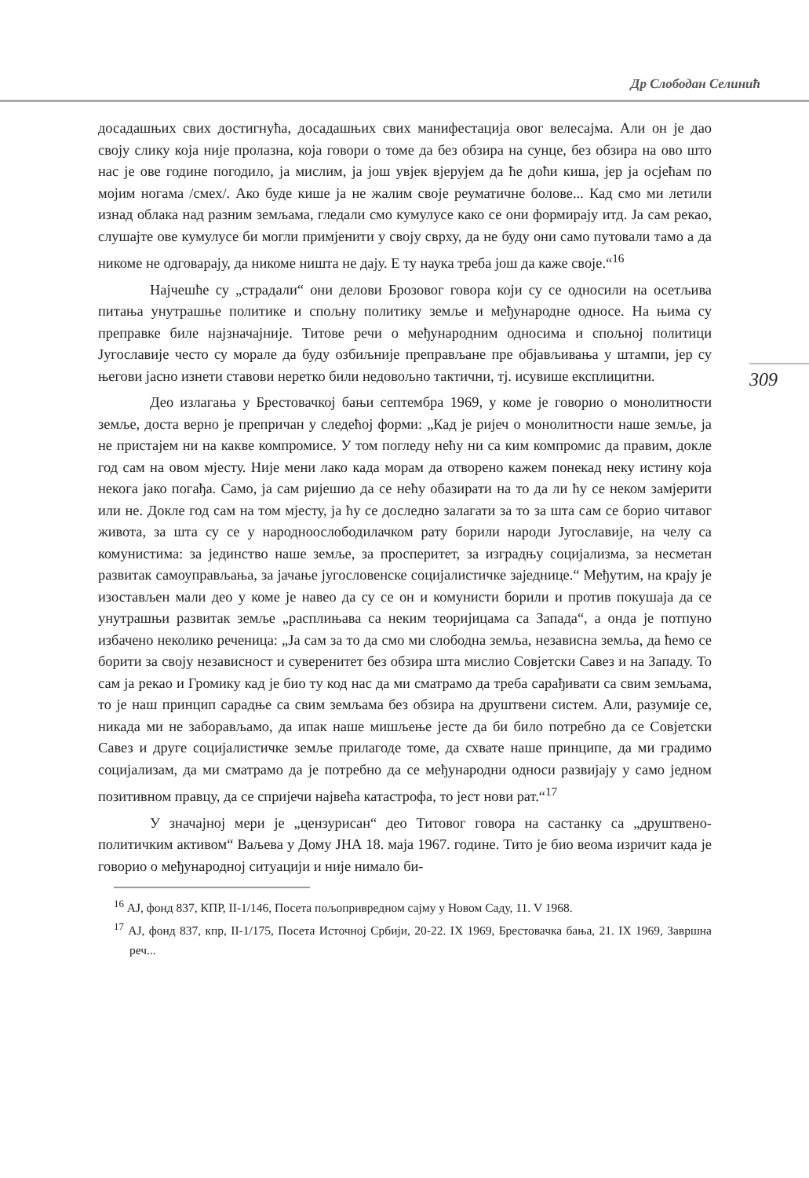Др Слободан Селинић
309
досадашњих свих достигнућа, досадашњих свих манифестација овог велесајма. Али он је дао своју слику која није пролазна, која говори о томе да без обзира на сунце, без обзира на ово што нас је ове године погодило, ја мислим, ја још увјек вјерујем да ће доћи киша, јер ја осјећам по мојим ногама /смех/. Ако буде кише ја не жалим своје реуматичне болове... Кад смо ми летили изнад облака над разним земљама, гледали смо кумулусе како се они формирају итд. Ја сам рекао, слушајте ове кумулусе би могли примјенити у своју сврху, да не буду они само путовали тамо а да никоме не одговарају, да никоме ништа не дају. Е ту наука треба још да каже своје.“<sup>16</sup>
Најчешће су „страдали“ они делови Брозовог говора који су се односили на осетљива питања унутрашње политике и спољну политику земље и међународне односе. На њима су преправке биле најзначајније. Титове речи о међународним односима и спољној политици Југославије често су морале да буду озбиљније преправљане пре објављивања у штампи, јер су његови јасно изнети ставови неретко били недовољно тактични, тј. исувише експлицитни.
Део излагања у Брестовачкој бањи септембра 1969, у коме је говорио о монолитности земље, доста верно је препричан у следећој форми: „Кад је ријеч о монолитности наше земље, ја не пристајем ни на какве компромисе. У том погледу нећу ни са ким компромис да правим, докле год сам на овом мјесту. Није мени лако када морам да отворено кажем понекад неку истину која некога јако погађа. Само, ја сам ријешио да се нећу обазирати на то да ли ћу се неком замјерити или не. Докле год сам на том мјесту, ја ћу се доследно залагати за то за шта сам се борио читавог живота, за шта су се у народноослободилачком рату борили народи Југославије, на челу са комунистима: за јединство наше земље, за просперитет, за изградњу социјализма, за несметан развитак самоуправљања, за јачање југословенске социјалистичке заједнице.“ Међутим, на крају је изостављен мали део у коме је навео да су се он и комунисти борили и против покушаја да се унутрашњи развитак земље „расплињава са неким теоријицама са Запада“, а онда је потпуно избачено неколико реченица: „Ја сам за то да смо ми слободна земља, независна земља, да ћемо се борити за своју независност и суверенитет без обзира шта мислио Совјетски Савез и на Западу. То сам ја рекао и Громику кад је био ту код нас да ми сматрамо да треба сарађивати са свим земљама, то је наш принцип сарадње са свим земљама без обзира на друштвени систем. Али, разумије се, никада ми не заборављамо, да ипак наше мишљење јесте да би било потребно да се Совјетски Савез и друге социјалистичке земље прилагоде томе, да схвате наше принципе, да ми градимо социјализам, да ми сматрамо да је потребно да се међународни односи развијају у само једном позитивном правцу, да се спријечи највећа катастрофа, то јест нови рат.“<sup>17</sup>
У значајној мери је „цензурисан“ део Титовог говора на састанку са „друштвено-политичким активом“ Ваљева у Дому ЈНА 18. маја 1967. године. Тито је био веома изричит када је говорио о међународној ситуацији и није нимало би-
<sup>16</sup> АЈ, фонд 837, КПР, II-1/146, Посета пољопривредном сајму у Новом Саду, 11. V 1968.
<sup>17</sup> АЈ, фонд 837, кпр, II-1/175, Посета Источној Србији, 20-22. IX 1969, Брестовачка бања, 21. IX 1969, Завршна реч...